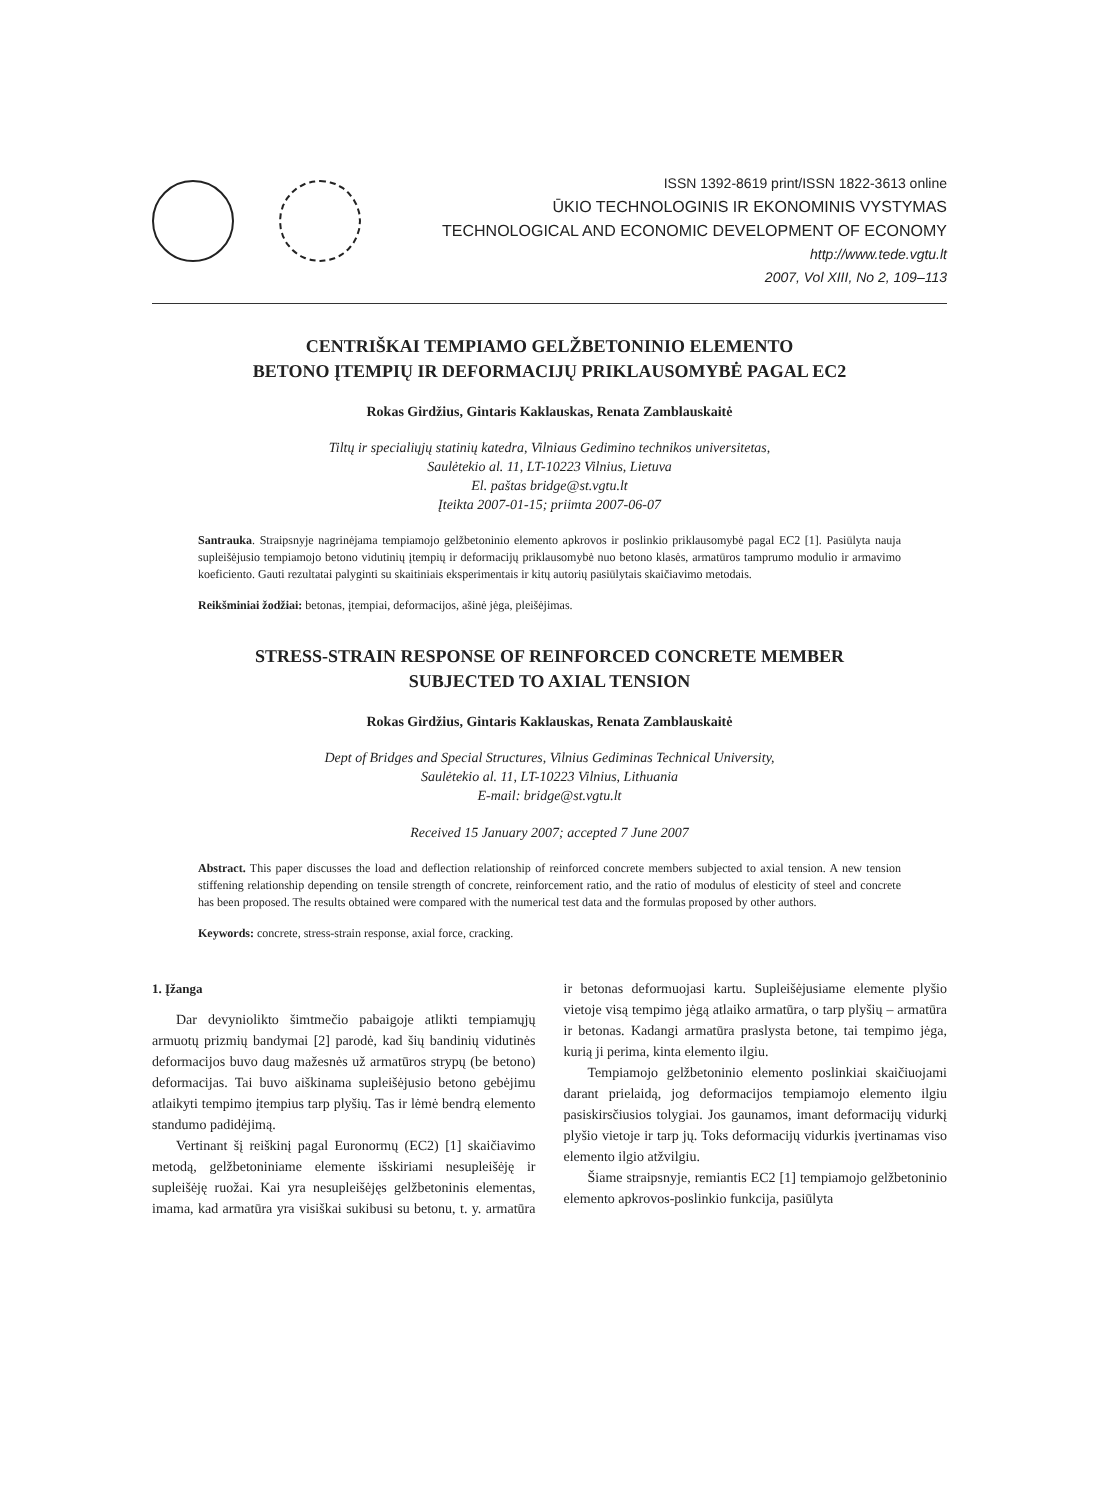ISSN 1392-8619 print/ISSN 1822-3613 online
ŪKIO TECHNOLOGINIS IR EKONOMINIS VYSTYMAS
TECHNOLOGICAL AND ECONOMIC DEVELOPMENT OF ECONOMY
http://www.tede.vgtu.lt
2007, Vol XIII, No 2, 109–113
CENTRIŠKAI TEMPIAMO GELŽBETONINIO ELEMENTO
BETONO ĮTEMPIŲ IR DEFORMACIJŲ PRIKLAUSOMYBĖ PAGAL EC2
Rokas Girdžius, Gintaris Kaklauskas, Renata Zamblauskaitė
Tiltų ir specialiųjų statinių katedra, Vilniaus Gedimino technikos universitetas,
Saulėtekio al. 11, LT-10223 Vilnius, Lietuva
El. paštas bridge@st.vgtu.lt
Įteikta 2007-01-15; priimta 2007-06-07
Santrauka. Straipsnyje nagrinėjama tempiamojo gelžbetoninio elemento apkrovos ir poslinkio priklausomybė pagal EC2 [1]. Pasiūlyta nauja supleišėjusio tempiamojo betono vidutinių įtempių ir deformacijų priklausomybė nuo betono klasės, armatūros tamprumo modulio ir armavimo koeficiento. Gauti rezultatai palyginti su skaitiniais eksperimentais ir kitų autorių pasiūlytais skaičiavimo metodais.
Reikšminiai žodžiai: betonas, įtempiai, deformacijos, ašinė jėga, pleišėjimas.
STRESS-STRAIN RESPONSE OF REINFORCED CONCRETE MEMBER
SUBJECTED TO AXIAL TENSION
Rokas Girdžius, Gintaris Kaklauskas, Renata Zamblauskaitė
Dept of Bridges and Special Structures, Vilnius Gediminas Technical University,
Saulėtekio al. 11, LT-10223 Vilnius, Lithuania
E-mail: bridge@st.vgtu.lt
Received 15 January 2007; accepted 7 June 2007
Abstract. This paper discusses the load and deflection relationship of reinforced concrete members subjected to axial tension. A new tension stiffening relationship depending on tensile strength of concrete, reinforcement ratio, and the ratio of modulus of elesticity of steel and concrete has been proposed. The results obtained were compared with the numerical test data and the formulas proposed by other authors.
Keywords: concrete, stress-strain response, axial force, cracking.
1. Įžanga
Dar devynioliktо šimtmečio pabaigoje atlikti tempiamųjų armuotų prizmių bandymai [2] parodė, kad šių bandinių vidutinės deformacijos buvo daug mažesnės už armatūros strypų (be betono) deformacijas. Tai buvo aiškinama supleišėjusio betono gebėjimu atlaikyti tempimo įtempius tarp plyšių. Tas ir lėmė bendrą elemento standumo padidėjimą.
Vertinant šį reiškinį pagal Euronormų (EC2) [1] skaičiavimo metodą, gelžbetoniniame elemente išskiriami nesupleišėję ir supleišėję ruožai. Kai yra nesupleišėjęs gelžbetoninis elementas, imama, kad armatūra yra visiškai sukibusi su betonu, t. y. armatūra ir betonas deformuojasi kartu. Supleišėjusiame elemente plyšio vietoje visą tempimo jėgą atlaiko armatūra, o tarp plyšių – armatūra ir betonas. Kadangi armatūra praslysta betone, tai tempimo jėga, kurią ji perima, kinta elemento ilgiu.
Tempiamojo gelžbetoninio elemento poslinkiai skaičiuojami darant prielaidą, jog deformacijos tempiamojo elemento ilgiu pasiskirsčiusios tolygiai. Jos gaunamos, imant deformacijų vidurkį plyšio vietoje ir tarp jų. Toks deformacijų vidurkis įvertinamas viso elemento ilgio atžvilgiu.
Šiame straipsnyje, remiantis EC2 [1] tempiamojo gelžbetoninio elemento apkrovos-poslinkio funkcija, pasiūlyta